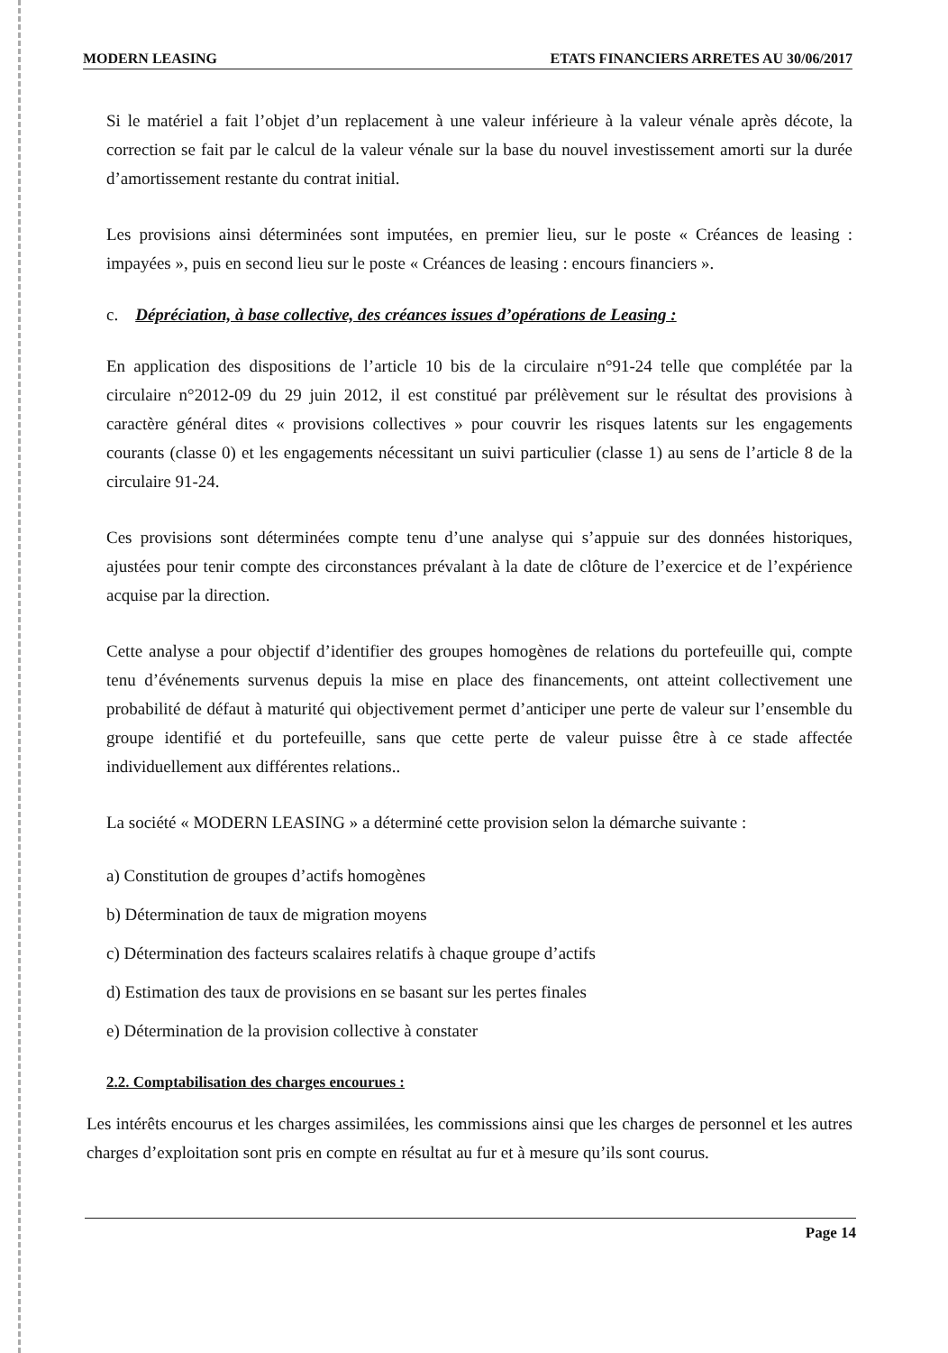MODERN LEASING ETATS FINANCIERS ARRETES AU 30/06/2017
Si le matériel a fait l’objet d’un replacement à une valeur inférieure à la valeur vénale après décote, la correction se fait par le calcul de la valeur vénale sur la base du nouvel investissement amorti sur la durée d’amortissement restante du contrat initial.
Les provisions ainsi déterminées sont imputées, en premier lieu, sur le poste « Créances de leasing : impayées », puis en second lieu sur le poste « Créances de leasing : encours financiers ».
c. Dépréciation, à base collective, des créances issues d’opérations de Leasing :
En application des dispositions de l’article 10 bis de la circulaire n°91-24 telle que complétée par la circulaire n°2012-09 du 29 juin 2012, il est constitué par prélèvement sur le résultat des provisions à caractère général dites « provisions collectives » pour couvrir les risques latents sur les engagements courants (classe 0) et les engagements nécessitant un suivi particulier (classe 1) au sens de l’article 8 de la circulaire 91-24.
Ces provisions sont déterminées compte tenu d’une analyse qui s’appuie sur des données historiques, ajustées pour tenir compte des circonstances prévalant à la date de clôture de l’exercice et de l’expérience acquise par la direction.
Cette analyse a pour objectif d’identifier des groupes homogènes de relations du portefeuille qui, compte tenu d’événements survenus depuis la mise en place des financements, ont atteint collectivement une probabilité de défaut à maturité qui objectivement permet d’anticiper une perte de valeur sur l’ensemble du groupe identifié et du portefeuille, sans que cette perte de valeur puisse être à ce stade affectée individuellement aux différentes relations..
La société « MODERN LEASING » a déterminé cette provision selon la démarche suivante :
a) Constitution de groupes d’actifs homogènes
b) Détermination de taux de migration moyens
c) Détermination des facteurs scalaires relatifs à chaque groupe d’actifs
d) Estimation des taux de provisions en se basant sur les pertes finales
e) Détermination de la provision collective à constater
2.2. Comptabilisation des charges encourues :
Les intérêts encourus et les charges assimilées, les commissions ainsi que les charges de personnel et les autres charges d’exploitation sont pris en compte en résultat au fur et à mesure qu’ils sont courus.
Page 14